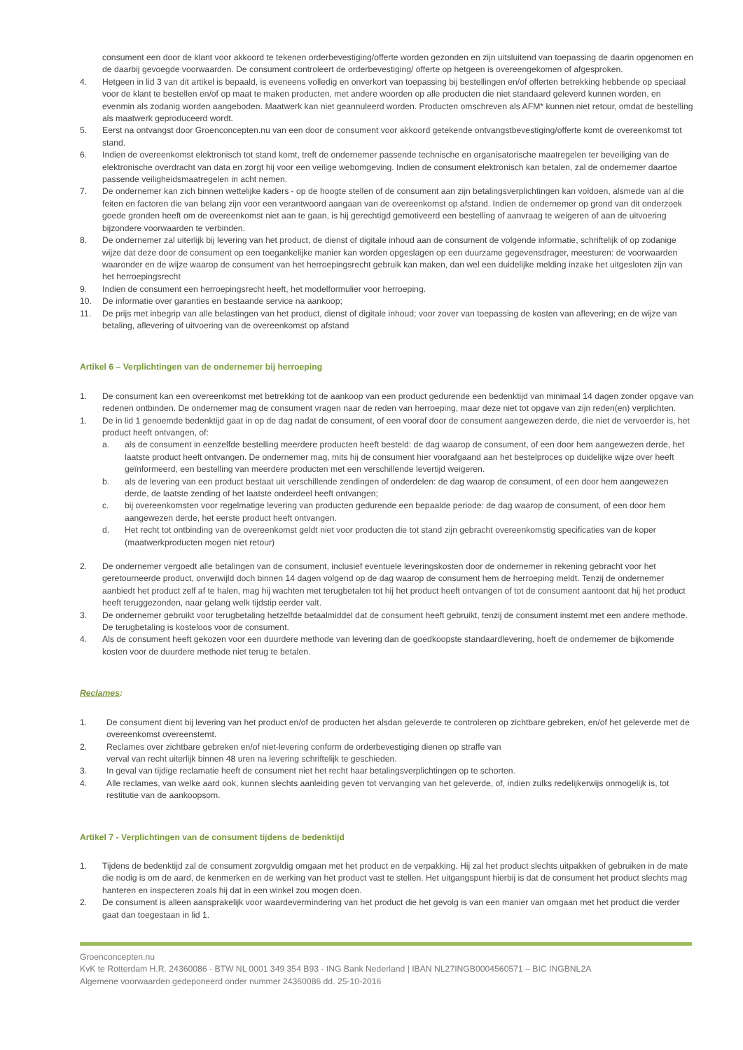consument een door de klant voor akkoord te tekenen orderbevestiging/offerte worden gezonden en zijn uitsluitend van toepassing de daarin opgenomen en de daarbij gevoegde voorwaarden. De consument controleert de orderbevestiging/ offerte op hetgeen is overeengekomen of afgesproken.
4. Hetgeen in lid 3 van dit artikel is bepaald, is eveneens volledig en onverkort van toepassing bij bestellingen en/of offerten betrekking hebbende op speciaal voor de klant te bestellen en/of op maat te maken producten, met andere woorden op alle producten die niet standaard geleverd kunnen worden, en evenmin als zodanig worden aangeboden. Maatwerk kan niet geannuleerd worden. Producten omschreven als AFM* kunnen niet retour, omdat de bestelling als maatwerk geproduceerd wordt.
5. Eerst na ontvangst door Groenconcepten.nu van een door de consument voor akkoord getekende ontvangstbevestiging/offerte komt de overeenkomst tot stand.
6. Indien de overeenkomst elektronisch tot stand komt, treft de ondernemer passende technische en organisatorische maatregelen ter beveiliging van de elektronische overdracht van data en zorgt hij voor een veilige webomgeving. Indien de consument elektronisch kan betalen, zal de ondernemer daartoe passende veiligheidsmaatregelen in acht nemen.
7. De ondernemer kan zich binnen wettelijke kaders - op de hoogte stellen of de consument aan zijn betalingsverplichtingen kan voldoen, alsmede van al die feiten en factoren die van belang zijn voor een verantwoord aangaan van de overeenkomst op afstand. Indien de ondernemer op grond van dit onderzoek goede gronden heeft om de overeenkomst niet aan te gaan, is hij gerechtigd gemotiveerd een bestelling of aanvraag te weigeren of aan de uitvoering bijzondere voorwaarden te verbinden.
8. De ondernemer zal uiterlijk bij levering van het product, de dienst of digitale inhoud aan de consument de volgende informatie, schriftelijk of op zodanige wijze dat deze door de consument op een toegankelijke manier kan worden opgeslagen op een duurzame gegevensdrager, meesturen: de voorwaarden waaronder en de wijze waarop de consument van het herroepingsrecht gebruik kan maken, dan wel een duidelijke melding inzake het uitgesloten zijn van het herroepingsrecht
9. Indien de consument een herroepingsrecht heeft, het modelformulier voor herroeping.
10. De informatie over garanties en bestaande service na aankoop;
11. De prijs met inbegrip van alle belastingen van het product, dienst of digitale inhoud; voor zover van toepassing de kosten van aflevering; en de wijze van betaling, aflevering of uitvoering van de overeenkomst op afstand
Artikel 6 – Verplichtingen van de ondernemer bij herroeping
1. De consument kan een overeenkomst met betrekking tot de aankoop van een product gedurende een bedenktijd van minimaal 14 dagen zonder opgave van redenen ontbinden. De ondernemer mag de consument vragen naar de reden van herroeping, maar deze niet tot opgave van zijn reden(en) verplichten.
1. De in lid 1 genoemde bedenktijd gaat in op de dag nadat de consument, of een vooraf door de consument aangewezen derde, die niet de vervoerder is, het product heeft ontvangen, of:
a. als de consument in eenzelfde bestelling meerdere producten heeft besteld: de dag waarop de consument, of een door hem aangewezen derde, het laatste product heeft ontvangen. De ondernemer mag, mits hij de consument hier voorafgaand aan het bestelproces op duidelijke wijze over heeft geïnformeerd, een bestelling van meerdere producten met een verschillende levertijd weigeren.
b. als de levering van een product bestaat uit verschillende zendingen of onderdelen: de dag waarop de consument, of een door hem aangewezen derde, de laatste zending of het laatste onderdeel heeft ontvangen;
c. bij overeenkomsten voor regelmatige levering van producten gedurende een bepaalde periode: de dag waarop de consument, of een door hem aangewezen derde, het eerste product heeft ontvangen.
d. Het recht tot ontbinding van de overeenkomst geldt niet voor producten die tot stand zijn gebracht overeenkomstig specificaties van de koper (maatwerkproducten mogen niet retour)
2. De ondernemer vergoedt alle betalingen van de consument, inclusief eventuele leveringskosten door de ondernemer in rekening gebracht voor het geretourneerde product, onverwijld doch binnen 14 dagen volgend op de dag waarop de consument hem de herroeping meldt. Tenzij de ondernemer aanbiedt het product zelf af te halen, mag hij wachten met terugbetalen tot hij het product heeft ontvangen of tot de consument aantoont dat hij het product heeft teruggezonden, naar gelang welk tijdstip eerder valt.
3. De ondernemer gebruikt voor terugbetaling hetzelfde betaalmiddel dat de consument heeft gebruikt, tenzij de consument instemt met een andere methode. De terugbetaling is kosteloos voor de consument.
4. Als de consument heeft gekozen voor een duurdere methode van levering dan de goedkoopste standaardlevering, hoeft de ondernemer de bijkomende kosten voor de duurdere methode niet terug te betalen.
Reclames:
1. De consument dient bij levering van het product en/of de producten het alsdan geleverde te controleren op zichtbare gebreken, en/of het geleverde met de overeenkomst overeenstemt.
2. Reclames over zichtbare gebreken en/of niet-levering conform de orderbevestiging dienen op straffe van
verval van recht uiterlijk binnen 48 uren na levering schriftelijk te geschieden.
3. In geval van tijdige reclamatie heeft de consument niet het recht haar betalingsverplichtingen op te schorten.
4. Alle reclames, van welke aard ook, kunnen slechts aanleiding geven tot vervanging van het geleverde, of, indien zulks redelijkerwijs onmogelijk is, tot restitutie van de aankoopsom.
Artikel 7 - Verplichtingen van de consument tijdens de bedenktijd
1. Tijdens de bedenktijd zal de consument zorgvuldig omgaan met het product en de verpakking. Hij zal het product slechts uitpakken of gebruiken in de mate die nodig is om de aard, de kenmerken en de werking van het product vast te stellen. Het uitgangspunt hierbij is dat de consument het product slechts mag hanteren en inspecteren zoals hij dat in een winkel zou mogen doen.
2. De consument is alleen aansprakelijk voor waardevermindering van het product die het gevolg is van een manier van omgaan met het product die verder gaat dan toegestaan in lid 1.
Groenconcepten.nu
KvK te Rotterdam H.R. 24360086 - BTW NL 0001 349 354 B93 - ING Bank Nederland | IBAN NL27INGB0004560571 – BIC INGBNL2A
Algemene voorwaarden gedeponeerd onder nummer 24360086 dd. 25-10-2016